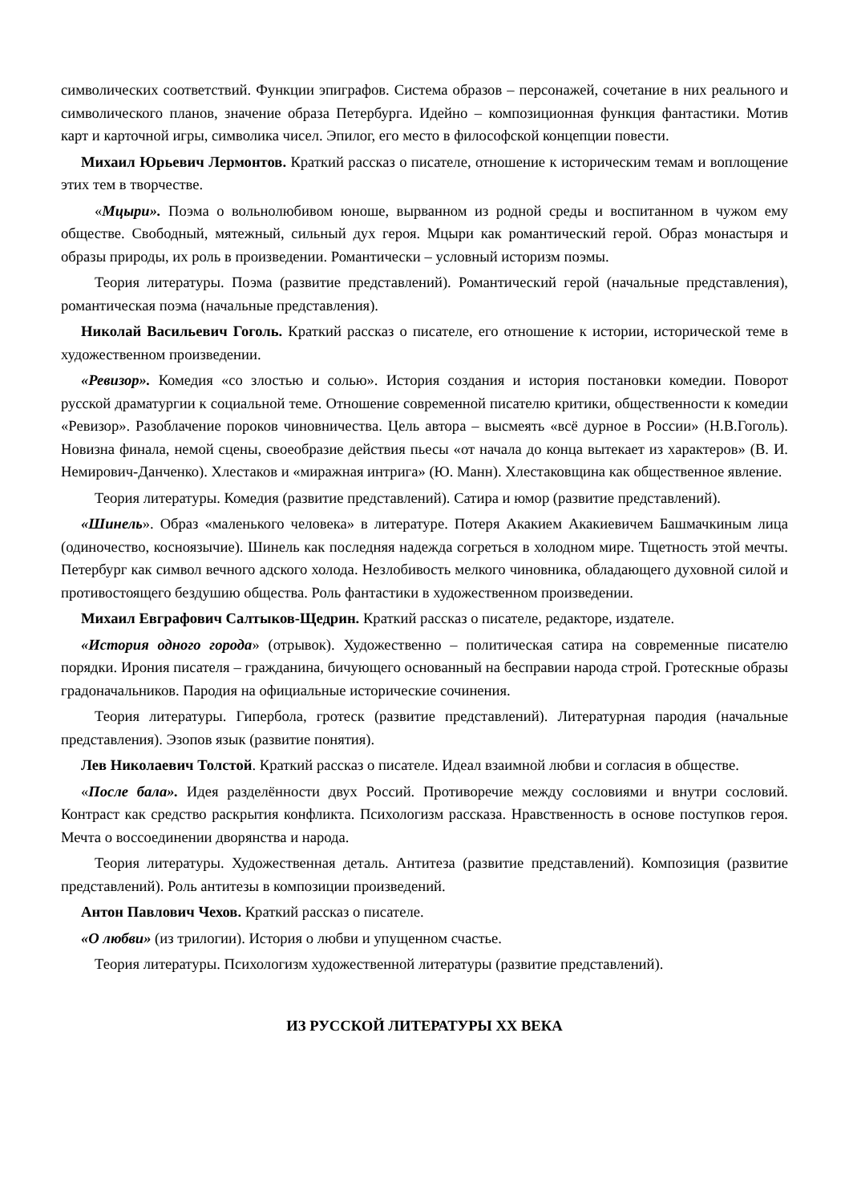символических соответствий. Функции эпиграфов. Система образов – персонажей, сочетание в них реального и символического планов, значение образа Петербурга. Идейно – композиционная функция фантастики. Мотив карт и карточной игры, символика чисел. Эпилог, его место в философской концепции повести.
Михаил Юрьевич Лермонтов. Краткий рассказ о писателе, отношение к историческим темам и воплощение этих тем в творчестве.
«Мцыри». Поэма о вольнолюбивом юноше, вырванном из родной среды и воспитанном в чужом ему обществе. Свободный, мятежный, сильный дух героя. Мцыри как романтический герой. Образ монастыря и образы природы, их роль в произведении. Романтически – условный историзм поэмы.
Теория литературы. Поэма (развитие представлений). Романтический герой (начальные представления), романтическая поэма (начальные представления).
Николай Васильевич Гоголь. Краткий рассказ о писателе, его отношение к истории, исторической теме в художественном произведении.
«Ревизор». Комедия «со злостью и солью». История создания и история постановки комедии. Поворот русской драматургии к социальной теме. Отношение современной писателю критики, общественности к комедии «Ревизор». Разоблачение пороков чиновничества. Цель автора – высмеять «всё дурное в России» (Н.В.Гоголь). Новизна финала, немой сцены, своеобразие действия пьесы «от начала до конца вытекает из характеров» (В. И. Немирович-Данченко). Хлестаков и «миражная интрига» (Ю. Манн). Хлестаковщина как общественное явление.
Теория литературы. Комедия (развитие представлений). Сатира и юмор (развитие представлений).
«Шинель». Образ «маленького человека» в литературе. Потеря Акакием Акакиевичем Башмачкиным лица (одиночество, косноязычие). Шинель как последняя надежда согреться в холодном мире. Тщетность этой мечты. Петербург как символ вечного адского холода. Незлобивость мелкого чиновника, обладающего духовной силой и противостоящего бездушию общества. Роль фантастики в художественном произведении.
Михаил Евграфович Салтыков-Щедрин. Краткий рассказ о писателе, редакторе, издателе.
«История одного города» (отрывок). Художественно – политическая сатира на современные писателю порядки. Ирония писателя – гражданина, бичующего основанный на бесправии народа строй. Гротескные образы градоначальников. Пародия на официальные исторические сочинения.
Теория литературы. Гипербола, гротеск (развитие представлений). Литературная пародия (начальные представления). Эзопов язык (развитие понятия).
Лев Николаевич Толстой. Краткий рассказ о писателе. Идеал взаимной любви и согласия в обществе.
«После бала». Идея разделённости двух Россий. Противоречие между сословиями и внутри сословий. Контраст как средство раскрытия конфликта. Психологизм рассказа. Нравственность в основе поступков героя. Мечта о воссоединении дворянства и народа.
Теория литературы. Художественная деталь. Антитеза (развитие представлений). Композиция (развитие представлений). Роль антитезы в композиции произведений.
Антон Павлович Чехов. Краткий рассказ о писателе.
«О любви» (из трилогии). История о любви и упущенном счастье.
Теория литературы. Психологизм художественной литературы (развитие представлений).
ИЗ РУССКОЙ ЛИТЕРАТУРЫ XX ВЕКА